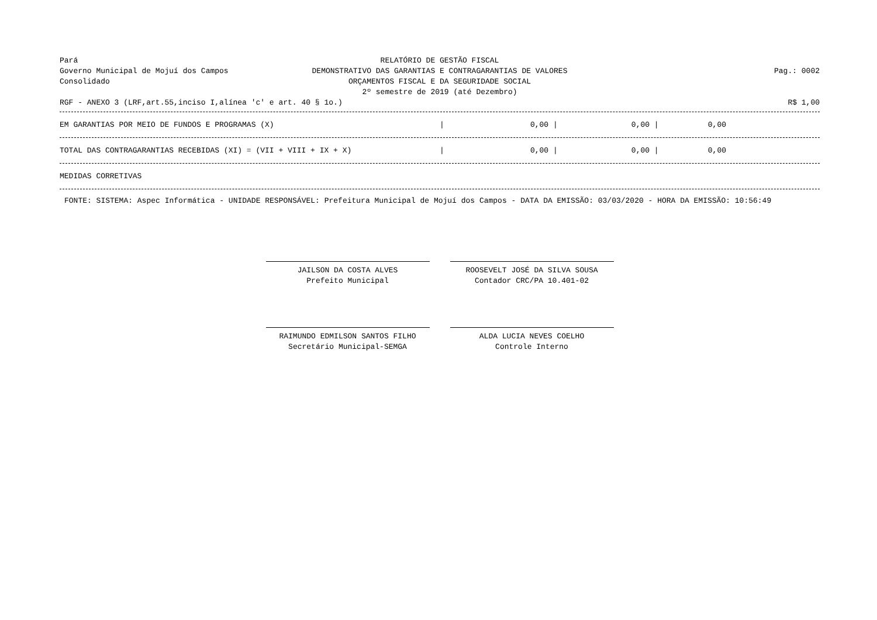Pará
Governo Municipal de Mojuí dos Campos
Consolidado
RELATÓRIO DE GESTÃO FISCAL
DEMONSTRATIVO DAS GARANTIAS E CONTRAGARANTIAS DE VALORES
ORÇAMENTOS FISCAL E DA SEGURIDADE SOCIAL
2º semestre de 2019 (até Dezembro)
Pag.: 0002
RGF - ANEXO 3 (LRF,art.55,inciso I,alínea 'c' e art. 40 § 1o.)
R$ 1,00
| EM GARANTIAS POR MEIO DE FUNDOS E PROGRAMAS (X) | / | 0,00 / | 0,00 / | 0,00 | |
| TOTAL DAS CONTRAGARANTIAS RECEBIDAS (XI) = (VII + VIII + IX + X) | / | 0,00 / | 0,00 / | 0,00 | |
MEDIDAS CORRETIVAS
FONTE: SISTEMA: Aspec Informática - UNIDADE RESPONSÁVEL: Prefeitura Municipal de Mojuí dos Campos - DATA DA EMISSÃO: 03/03/2020 - HORA DA EMISSÃO: 10:56:49
JAILSON DA COSTA ALVES
Prefeito Municipal
ROOSEVELT JOSÉ DA SILVA SOUSA
Contador CRC/PA 10.401-02
RAIMUNDO EDMILSON SANTOS FILHO
Secretário Municipal-SEMGA
ALDA LUCIA NEVES COELHO
Controle Interno